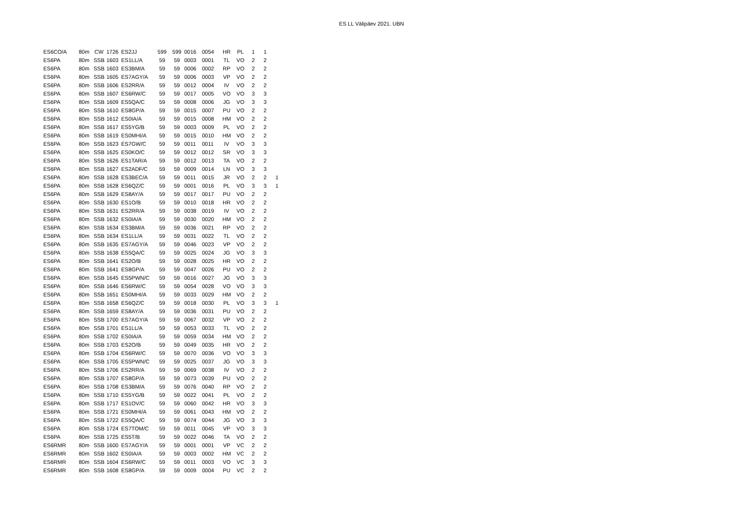ES LL Välipäev 2021. UBN
| ES6CO/A | 80m | CW | 1726 | ES2JJ | 599 | 599 | 0016 | 0054 | HR | PL | 1 | 1 | |
| ES6PA | 80m | SSB | 1603 | ES1LL/A | 59 | 59 | 0003 | 0001 | TL | VO | 2 | 2 | |
| ES6PA | 80m | SSB | 1603 | ES3BM/A | 59 | 59 | 0006 | 0002 | RP | VO | 2 | 2 | |
| ES6PA | 80m | SSB | 1605 | ES7AGY/A | 59 | 59 | 0006 | 0003 | VP | VO | 2 | 2 | |
| ES6PA | 80m | SSB | 1606 | ES2RR/A | 59 | 59 | 0012 | 0004 | IV | VO | 2 | 2 | |
| ES6PA | 80m | SSB | 1607 | ES6RW/C | 59 | 59 | 0017 | 0005 | VO | VO | 3 | 3 | |
| ES6PA | 80m | SSB | 1609 | ES5QA/C | 59 | 59 | 0008 | 0006 | JG | VO | 3 | 3 | |
| ES6PA | 80m | SSB | 1610 | ES8GP/A | 59 | 59 | 0015 | 0007 | PU | VO | 2 | 2 | |
| ES6PA | 80m | SSB | 1612 | ES0IA/A | 59 | 59 | 0015 | 0008 | HM | VO | 2 | 2 | |
| ES6PA | 80m | SSB | 1617 | ES5YG/B | 59 | 59 | 0003 | 0009 | PL | VO | 2 | 2 | |
| ES6PA | 80m | SSB | 1619 | ES0MHI/A | 59 | 59 | 0015 | 0010 | HM | VO | 2 | 2 | |
| ES6PA | 80m | SSB | 1623 | ES7GW/C | 59 | 59 | 0011 | 0011 | IV | VO | 3 | 3 | |
| ES6PA | 80m | SSB | 1625 | ES0KO/C | 59 | 59 | 0012 | 0012 | SR | VO | 3 | 3 | |
| ES6PA | 80m | SSB | 1626 | ES1TAR/A | 59 | 59 | 0012 | 0013 | TA | VO | 2 | 2 | |
| ES6PA | 80m | SSB | 1627 | ES2ADF/C | 59 | 59 | 0009 | 0014 | LN | VO | 3 | 3 | |
| ES6PA | 80m | SSB | 1628 | ES3BEC/A | 59 | 59 | 0011 | 0015 | JR | VO | 2 | 2 | 1 |
| ES6PA | 80m | SSB | 1628 | ES6QZ/C | 59 | 59 | 0001 | 0016 | PL | VO | 3 | 3 | 1 |
| ES6PA | 80m | SSB | 1629 | ES8AY/A | 59 | 59 | 0017 | 0017 | PU | VO | 2 | 2 | |
| ES6PA | 80m | SSB | 1630 | ES1O/B | 59 | 59 | 0010 | 0018 | HR | VO | 2 | 2 | |
| ES6PA | 80m | SSB | 1631 | ES2RR/A | 59 | 59 | 0038 | 0019 | IV | VO | 2 | 2 | |
| ES6PA | 80m | SSB | 1632 | ES0IA/A | 59 | 59 | 0030 | 0020 | HM | VO | 2 | 2 | |
| ES6PA | 80m | SSB | 1634 | ES3BM/A | 59 | 59 | 0036 | 0021 | RP | VO | 2 | 2 | |
| ES6PA | 80m | SSB | 1634 | ES1LL/A | 59 | 59 | 0031 | 0022 | TL | VO | 2 | 2 | |
| ES6PA | 80m | SSB | 1635 | ES7AGY/A | 59 | 59 | 0046 | 0023 | VP | VO | 2 | 2 | |
| ES6PA | 80m | SSB | 1638 | ES5QA/C | 59 | 59 | 0025 | 0024 | JG | VO | 3 | 3 | |
| ES6PA | 80m | SSB | 1641 | ES2O/B | 59 | 59 | 0028 | 0025 | HR | VO | 2 | 2 | |
| ES6PA | 80m | SSB | 1641 | ES8GP/A | 59 | 59 | 0047 | 0026 | PU | VO | 2 | 2 | |
| ES6PA | 80m | SSB | 1645 | ES5PWN/C | 59 | 59 | 0016 | 0027 | JG | VO | 3 | 3 | |
| ES6PA | 80m | SSB | 1646 | ES6RW/C | 59 | 59 | 0054 | 0028 | VO | VO | 3 | 3 | |
| ES6PA | 80m | SSB | 1651 | ES0MHI/A | 59 | 59 | 0033 | 0029 | HM | VO | 2 | 2 | |
| ES6PA | 80m | SSB | 1658 | ES6QZ/C | 59 | 59 | 0018 | 0030 | PL | VO | 3 | 3 | 1 |
| ES6PA | 80m | SSB | 1659 | ES8AY/A | 59 | 59 | 0036 | 0031 | PU | VO | 2 | 2 | |
| ES6PA | 80m | SSB | 1700 | ES7AGY/A | 59 | 59 | 0067 | 0032 | VP | VO | 2 | 2 | |
| ES6PA | 80m | SSB | 1701 | ES1LL/A | 59 | 59 | 0053 | 0033 | TL | VO | 2 | 2 | |
| ES6PA | 80m | SSB | 1702 | ES0IA/A | 59 | 59 | 0059 | 0034 | HM | VO | 2 | 2 | |
| ES6PA | 80m | SSB | 1703 | ES2O/B | 59 | 59 | 0049 | 0035 | HR | VO | 2 | 2 | |
| ES6PA | 80m | SSB | 1704 | ES6RW/C | 59 | 59 | 0070 | 0036 | VO | VO | 3 | 3 | |
| ES6PA | 80m | SSB | 1705 | ES5PWN/C | 59 | 59 | 0025 | 0037 | JG | VO | 3 | 3 | |
| ES6PA | 80m | SSB | 1706 | ES2RR/A | 59 | 59 | 0069 | 0038 | IV | VO | 2 | 2 | |
| ES6PA | 80m | SSB | 1707 | ES8GP/A | 59 | 59 | 0073 | 0039 | PU | VO | 2 | 2 | |
| ES6PA | 80m | SSB | 1708 | ES3BM/A | 59 | 59 | 0076 | 0040 | RP | VO | 2 | 2 | |
| ES6PA | 80m | SSB | 1710 | ES5YG/B | 59 | 59 | 0022 | 0041 | PL | VO | 2 | 2 | |
| ES6PA | 80m | SSB | 1717 | ES1OV/C | 59 | 59 | 0060 | 0042 | HR | VO | 3 | 3 | |
| ES6PA | 80m | SSB | 1721 | ES0MHI/A | 59 | 59 | 0061 | 0043 | HM | VO | 2 | 2 | |
| ES6PA | 80m | SSB | 1722 | ES5QA/C | 59 | 59 | 0074 | 0044 | JG | VO | 3 | 3 | |
| ES6PA | 80m | SSB | 1724 | ES7TOM/C | 59 | 59 | 0011 | 0045 | VP | VO | 3 | 3 | |
| ES6PA | 80m | SSB | 1725 | ES5T/B | 59 | 59 | 0022 | 0046 | TA | VO | 2 | 2 | |
| ES6RMR | 80m | SSB | 1600 | ES7AGY/A | 59 | 59 | 0001 | 0001 | VP | VC | 2 | 2 | |
| ES6RMR | 80m | SSB | 1602 | ES0IA/A | 59 | 59 | 0003 | 0002 | HM | VC | 2 | 2 | |
| ES6RMR | 80m | SSB | 1604 | ES6RW/C | 59 | 59 | 0011 | 0003 | VO | VC | 3 | 3 | |
| ES6RMR | 80m | SSB | 1608 | ES8GP/A | 59 | 59 | 0009 | 0004 | PU | VC | 2 | 2 | |